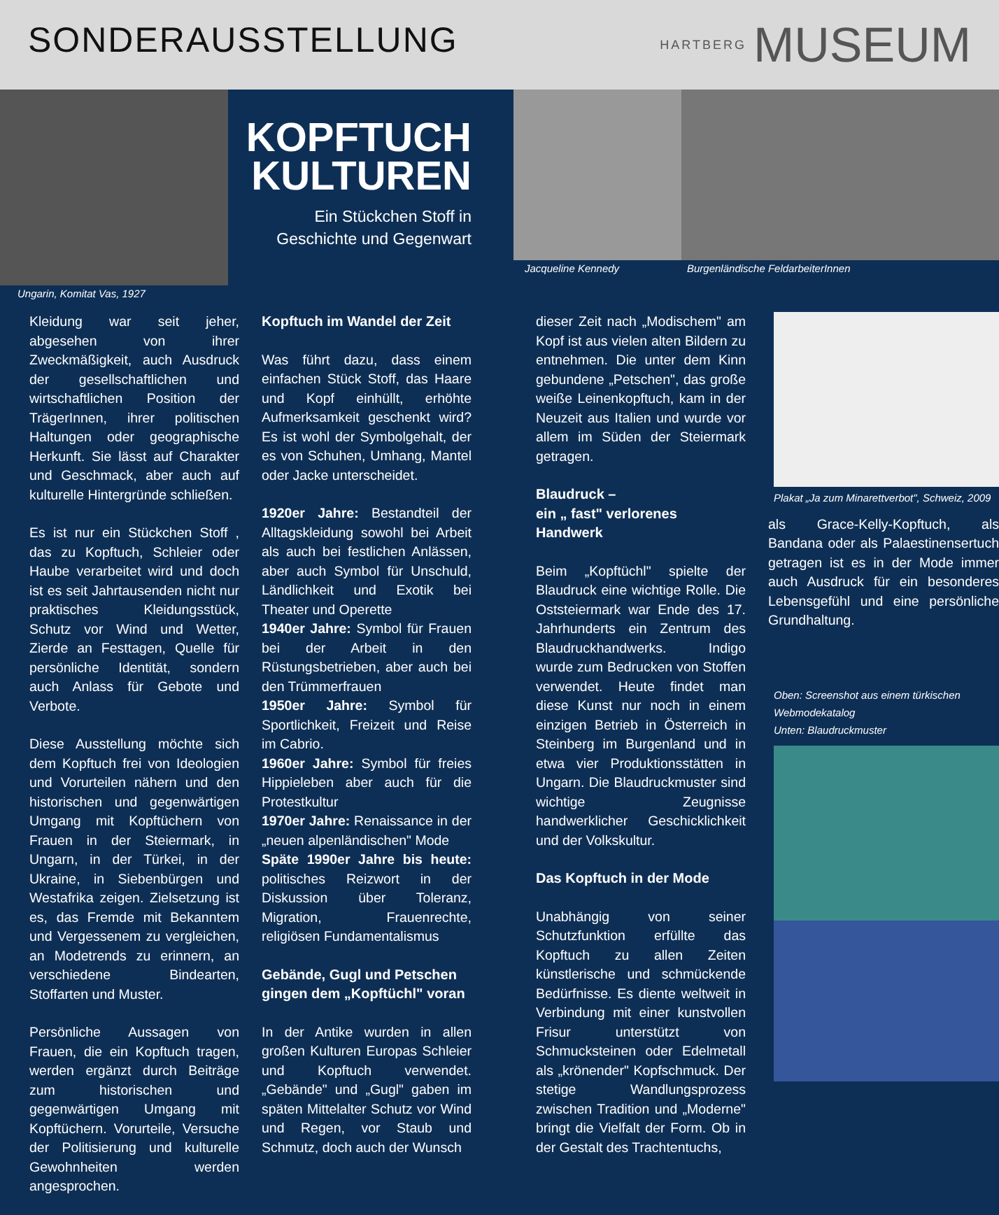SONDERAUSSTELLUNG
HARTBERG MUSEUM
Ungarin, Komitat Vas, 1927
KOPFTUCH
KULTUREN
Ein Stückchen Stoff in
Geschichte und Gegenwart
Jacqueline Kennedy Burgenländische FeldarbeiterInnen
Kleidung war seit jeher, abgesehen von ihrer Zweckmäßigkeit, auch Ausdruck der gesellschaftlichen und wirtschaftlichen Position der TrägerInnen, ihrer politischen Haltungen oder geographische Herkunft. Sie lässt auf Charakter und Geschmack, aber auch auf kulturelle Hintergründe schließen.
Es ist nur ein Stückchen Stoff , das zu Kopftuch, Schleier oder Haube verarbeitet wird und doch ist es seit Jahrtausenden nicht nur praktisches Kleidungsstück, Schutz vor Wind und Wetter, Zierde an Festtagen, Quelle für persönliche Identität, sondern auch Anlass für Gebote und Verbote.
Diese Ausstellung möchte sich dem Kopftuch frei von Ideologien und Vorurteilen nähern und den historischen und gegenwärtigen Umgang mit Kopftüchern von Frauen in der Steiermark, in Ungarn, in der Türkei, in der Ukraine, in Siebenbürgen und Westafrika zeigen. Zielsetzung ist es, das Fremde mit Bekanntem und Vergessenem zu vergleichen, an Modetrends zu erinnern, an verschiedene Bindearten, Stoffarten und Muster.
Persönliche Aussagen von Frauen, die ein Kopftuch tragen, werden ergänzt durch Beiträge zum historischen und gegenwärtigen Umgang mit Kopftüchern. Vorurteile, Versuche der Politisierung und kulturelle Gewohnheiten werden angesprochen.
Kopftuch im Wandel der Zeit
Was führt dazu, dass einem einfachen Stück Stoff, das Haare und Kopf einhüllt, erhöhte Aufmerksamkeit geschenkt wird? Es ist wohl der Symbolgehalt, der es von Schuhen, Umhang, Mantel oder Jacke unterscheidet.
1920er Jahre: Bestandteil der Alltagskleidung sowohl bei Arbeit als auch bei festlichen Anlässen, aber auch Symbol für Unschuld, Ländlichkeit und Exotik bei Theater und Operette
1940er Jahre: Symbol für Frauen bei der Arbeit in den Rüstungsbetrieben, aber auch bei den Trümmerfrauen
1950er Jahre: Symbol für Sportlichkeit, Freizeit und Reise im Cabrio.
1960er Jahre: Symbol für freies Hippieleben aber auch für die Protestkultur
1970er Jahre: Renaissance in der „neuen alpenländischen" Mode
Späte 1990er Jahre bis heute: politisches Reizwort in der Diskussion über Toleranz, Migration, Frauenrechte, religiösen Fundamentalismus
Gebände, Gugl und Petschen gingen dem „Kopftüchl" voran
In der Antike wurden in allen großen Kulturen Europas Schleier und Kopftuch verwendet. „Gebände" und „Gugl" gaben im späten Mittelalter Schutz vor Wind und Regen, vor Staub und Schmutz, doch auch der Wunsch
dieser Zeit nach „Modischem" am Kopf ist aus vielen alten Bildern zu entnehmen. Die unter dem Kinn gebundene „Petschen", das große weiße Leinenkopftuch, kam in der Neuzeit aus Italien und wurde vor allem im Süden der Steiermark getragen.
Blaudruck –
ein „ fast" verlorenes Handwerk
Beim „Kopftüchl" spielte der Blaudruck eine wichtige Rolle. Die Oststeiermark war Ende des 17. Jahrhunderts ein Zentrum des Blaudruckhandwerks. Indigo wurde zum Bedrucken von Stoffen verwendet. Heute findet man diese Kunst nur noch in einem einzigen Betrieb in Österreich in Steinberg im Burgenland und in etwa vier Produktionsstätten in Ungarn. Die Blaudruckmuster sind wichtige Zeugnisse handwerklicher Geschicklichkeit und der Volkskultur.
Das Kopftuch in der Mode
Unabhängig von seiner Schutzfunktion erfüllte das Kopftuch zu allen Zeiten künstlerische und schmückende Bedürfnisse. Es diente weltweit in Verbindung mit einer kunstvollen Frisur unterstützt von Schmucksteinen oder Edelmetall als „krönender" Kopfschmuck. Der stetige Wandlungsprozess zwischen Tradition und „Moderne" bringt die Vielfalt der Form. Ob in der Gestalt des Trachtentuchs,
Plakat „Ja zum Minarettverbot", Schweiz, 2009
als Grace-Kelly-Kopftuch, als Bandana oder als Palaestinensertuch getragen ist es in der Mode immer auch Ausdruck für ein besonderes Lebensgefühl und eine persönliche Grundhaltung.
Oben: Screenshot aus einem türkischen Webmodekatalog
Unten: Blaudruckmuster